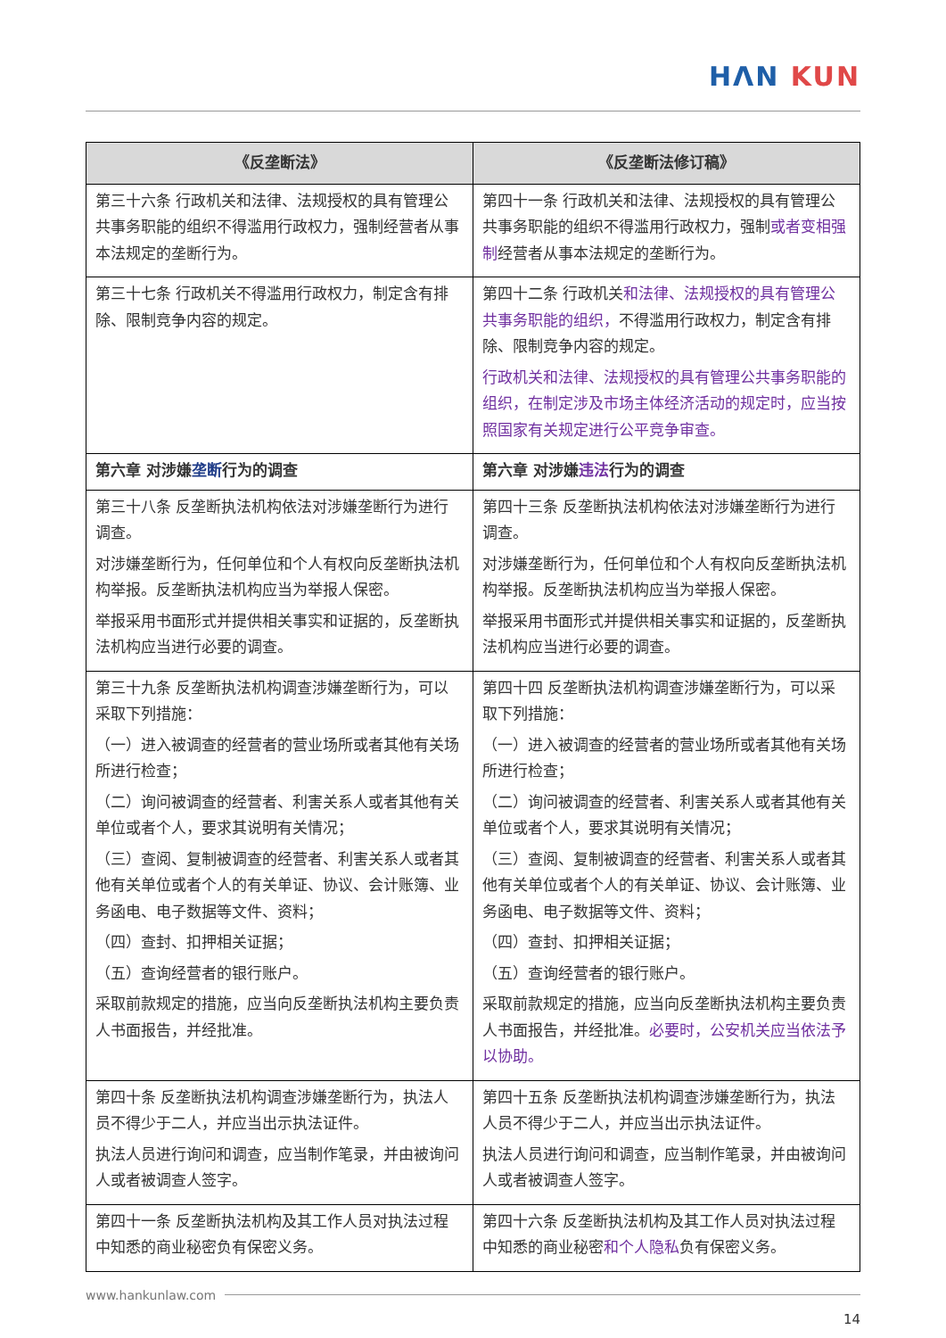HΛN KUN
| 《反垄断法》 | 《反垄断法修订稿》 |
| --- | --- |
| 第三十六条 行政机关和法律、法规授权的具有管理公共事务职能的组织不得滥用行政权力，强制经营者从事本法规定的垄断行为。 | 第四十一条 行政机关和法律、法规授权的具有管理公共事务职能的组织不得滥用行政权力，强制 或者变相强制 经营者从事本法规定的垄断行为。 |
| 第三十七条 行政机关不得滥用行政权力，制定含有排除、限制竞争内容的规定。 | 第四十二条 行政机关 和法律、法规授权的具有管理公共事务职能的组织， 不得滥用行政权力，制定含有排除、限制竞争内容的规定。 行政机关和法律、法规授权的具有管理公共事务职能的组织，在制定涉及市场主体经济活动的规定时，应当按照国家有关规定进行公平竞争审查。 |
| 第六章 对涉嫌 垄断 行为的调查 | 第六章 对涉嫌 违法 行为的调查 |
| 第三十八条 反垄断执法机构依法对涉嫌垄断行为进行调查。 对涉嫌垄断行为，任何单位和个人有权向反垄断执法机构举报。反垄断执法机构应当为举报人保密。 举报采用书面形式并提供相关事实和证据的，反垄断执法机构应当进行必要的调查。 | 第四十三条 反垄断执法机构依法对涉嫌垄断行为进行调查。 对涉嫌垄断行为，任何单位和个人有权向反垄断执法机构举报。反垄断执法机构应当为举报人保密。 举报采用书面形式并提供相关事实和证据的，反垄断执法机构应当进行必要的调查。 |
| 第三十九条 反垄断执法机构调查涉嫌垄断行为，可以采取下列措施： （一）进入被调查的经营者的营业场所或者其他有关场所进行检查； （二）询问被调查的经营者、利害关系人或者其他有关单位或者个人，要求其说明有关情况； （三）查阅、复制被调查的经营者、利害关系人或者其他有关单位或者个人的有关单证、协议、会计账簿、业务函电、电子数据等文件、资料； （四）查封、扣押相关证据； （五）查询经营者的银行账户。 采取前款规定的措施，应当向反垄断执法机构主要负责人书面报告，并经批准。 | 第四十四 反垄断执法机构调查涉嫌垄断行为，可以采取下列措施： （一）进入被调查的经营者的营业场所或者其他有关场所进行检查； （二）询问被调查的经营者、利害关系人或者其他有关单位或者个人，要求其说明有关情况； （三）查阅、复制被调查的经营者、利害关系人或者其他有关单位或者个人的有关单证、协议、会计账簿、业务函电、电子数据等文件、资料； （四）查封、扣押相关证据； （五）查询经营者的银行账户。 采取前款规定的措施，应当向反垄断执法机构主要负责人书面报告，并经批准。 必要时，公安机关应当依法予以协助。 |
| 第四十条 反垄断执法机构调查涉嫌垄断行为，执法人员不得少于二人，并应当出示执法证件。 执法人员进行询问和调查，应当制作笔录，并由被询问人或者被调查人签字。 | 第四十五条 反垄断执法机构调查涉嫌垄断行为，执法人员不得少于二人，并应当出示执法证件。 执法人员进行询问和调查，应当制作笔录，并由被询问人或者被调查人签字。 |
| 第四十一条 反垄断执法机构及其工作人员对执法过程中知悉的商业秘密负有保密义务。 | 第四十六条 反垄断执法机构及其工作人员对执法过程中知悉的商业秘密 和个人隐私 负有保密义务。 |
www.hankunlaw.com
14